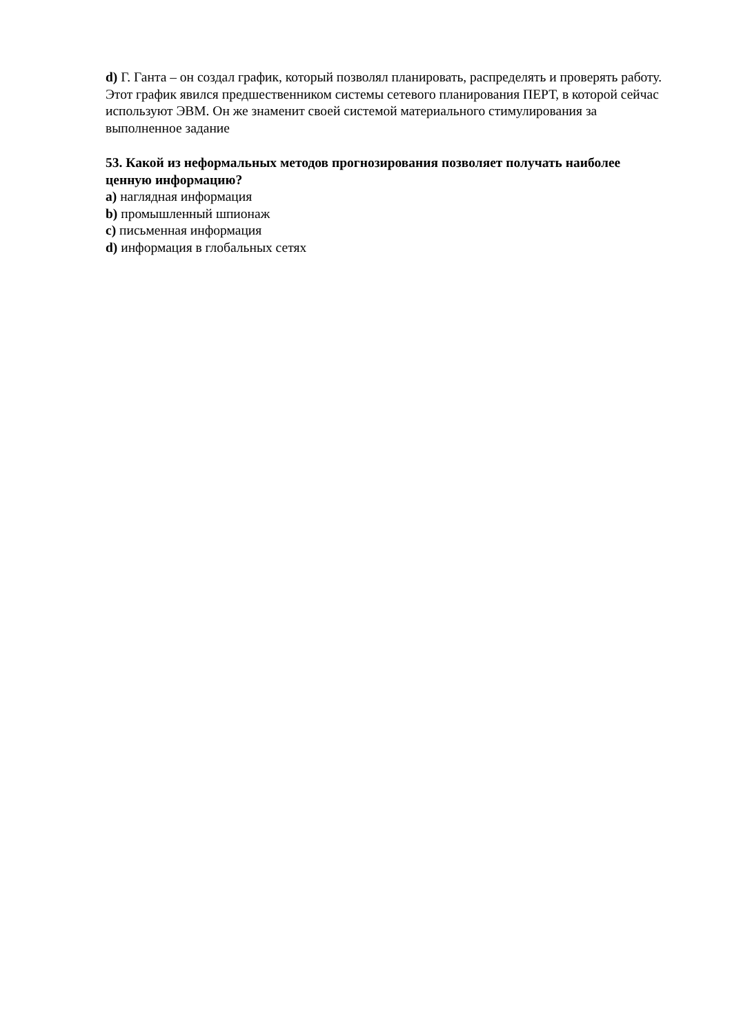d) Г. Ганта – он создал график, который позволял планировать, распределять и проверять работу. Этот график явился предшественником системы сетевого планирования ПЕРТ, в которой сейчас используют ЭВМ. Он же знаменит своей системой материального стимулирования за выполненное задание
53. Какой из неформальных методов прогнозирования позволяет получать наиболее ценную информацию?
a) наглядная информация
b) промышленный шпионаж
c) письменная информация
d) информация в глобальных сетях